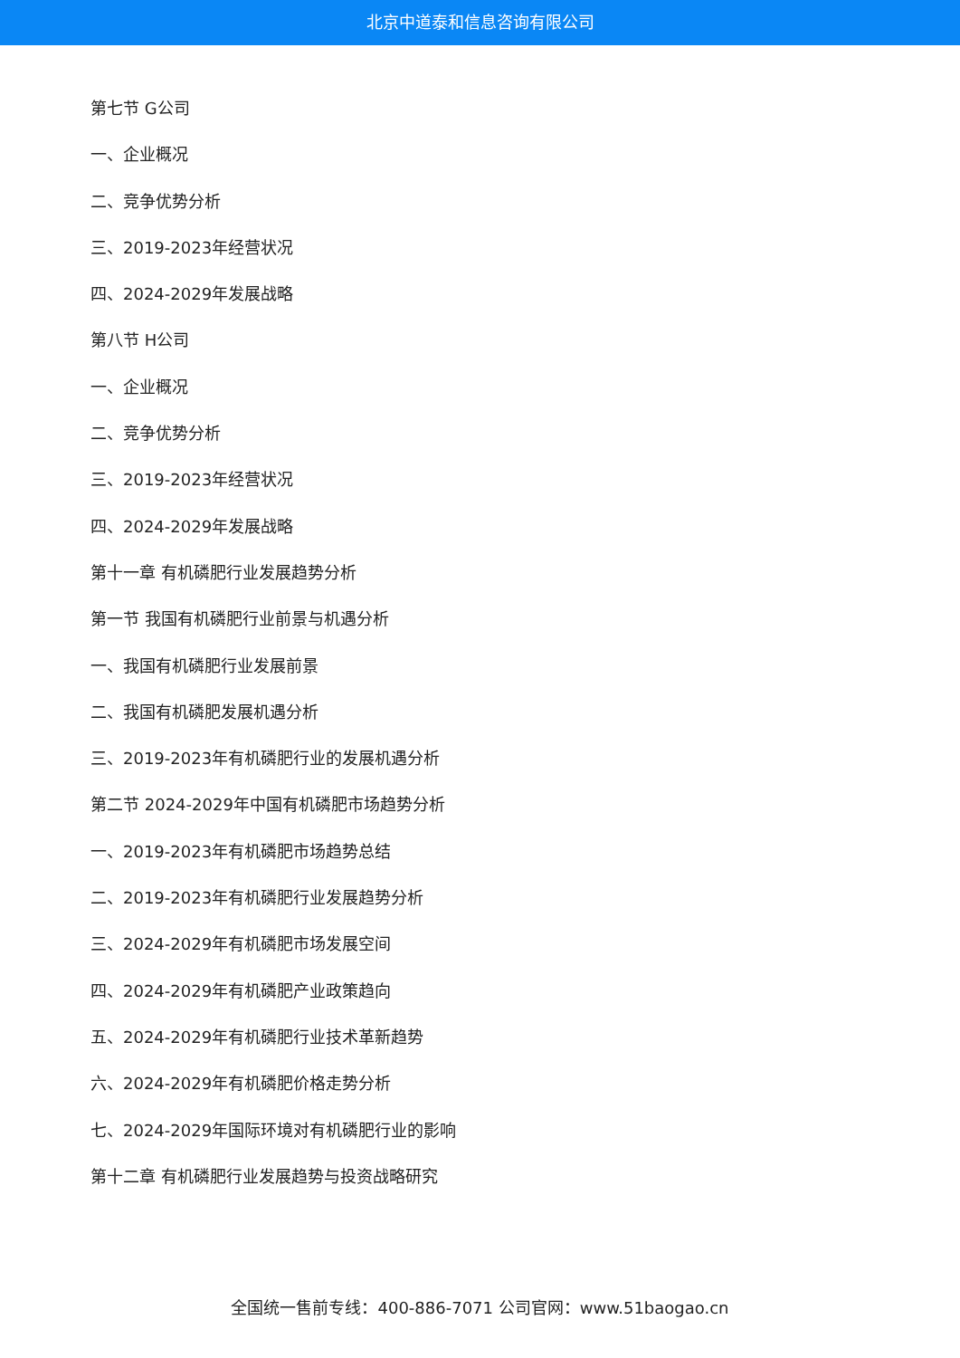北京中道泰和信息咨询有限公司
第七节 G公司
一、企业概况
二、竞争优势分析
三、2019-2023年经营状况
四、2024-2029年发展战略
第八节 H公司
一、企业概况
二、竞争优势分析
三、2019-2023年经营状况
四、2024-2029年发展战略
第十一章 有机磷肥行业发展趋势分析
第一节 我国有机磷肥行业前景与机遇分析
一、我国有机磷肥行业发展前景
二、我国有机磷肥发展机遇分析
三、2019-2023年有机磷肥行业的发展机遇分析
第二节 2024-2029年中国有机磷肥市场趋势分析
一、2019-2023年有机磷肥市场趋势总结
二、2019-2023年有机磷肥行业发展趋势分析
三、2024-2029年有机磷肥市场发展空间
四、2024-2029年有机磷肥产业政策趋向
五、2024-2029年有机磷肥行业技术革新趋势
六、2024-2029年有机磷肥价格走势分析
七、2024-2029年国际环境对有机磷肥行业的影响
第十二章 有机磷肥行业发展趋势与投资战略研究
全国统一售前专线：400-886-7071 公司官网：www.51baogao.cn